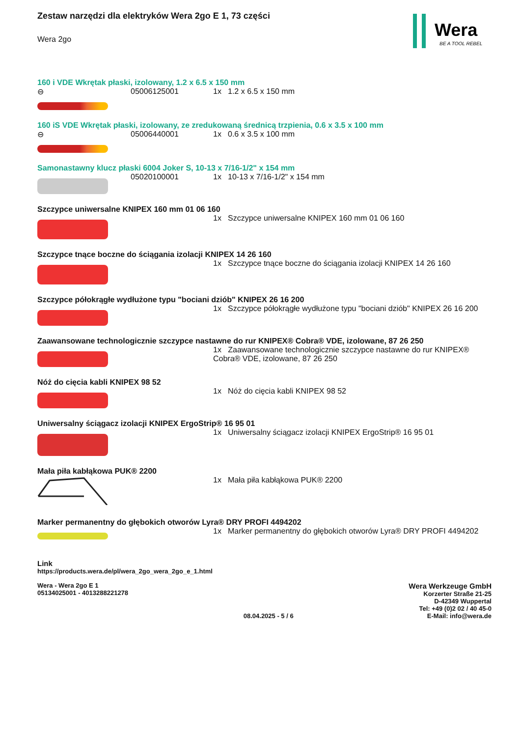Wera
BE A TOOL REBEL
Zestaw narzędzi dla elektryków Wera 2go E 1, 73 części
Wera 2go
160 i VDE Wkrętak płaski, izolowany, 1.2 x 6.5 x 150 mm
⊖ 05006125001 1x 1.2 x 6.5 x 150 mm
160 iS VDE Wkrętak płaski, izolowany, ze zredukowaną średnicą trzpienia, 0.6 x 3.5 x 100 mm
⊖ 05006440001 1x 0.6 x 3.5 x 100 mm
Samonastawny klucz płaski 6004 Joker S, 10-13 x 7/16-1/2" x 154 mm
05020100001 1x 10-13 x 7/16-1/2" x 154 mm
Szczypce uniwersalne KNIPEX 160 mm 01 06 160
1x Szczypce uniwersalne KNIPEX 160 mm 01 06 160
Szczypce tnące boczne do ściągania izolacji KNIPEX 14 26 160
1x Szczypce tnące boczne do ściągania izolacji KNIPEX 14 26 160
Szczypce półokrągłe wydłużone typu "bociani dziób" KNIPEX 26 16 200
1x Szczypce półokrągłe wydłużone typu "bociani dziób" KNIPEX 26 16 200
Zaawansowane technologicznie szczypce nastawne do rur KNIPEX® Cobra® VDE, izolowane, 87 26 250
1x Zaawansowane technologicznie szczypce nastawne do rur KNIPEX® Cobra® VDE, izolowane, 87 26 250
Nóż do cięcia kabli KNIPEX 98 52
1x Nóż do cięcia kabli KNIPEX 98 52
Uniwersalny ściągacz izolacji KNIPEX ErgoStrip® 16 95 01
1x Uniwersalny ściągacz izolacji KNIPEX ErgoStrip® 16 95 01
Mała piła kabłąkowa PUK® 2200
1x Mała piła kabłąkowa PUK® 2200
Marker permanentny do głębokich otworów Lyra® DRY PROFI 4494202
1x Marker permanentny do głębokich otworów Lyra® DRY PROFI 4494202
Link
https://products.wera.de/pl/wera_2go_wera_2go_e_1.html
Wera - Wera 2go E 1
05134025001 - 4013288221278
08.04.2025 - 5 / 6
Wera Werkzeuge GmbH
Korzerter Straße 21-25
D-42349 Wuppertal
Tel: +49 (0)2 02 / 40 45-0
E-Mail: info@wera.de